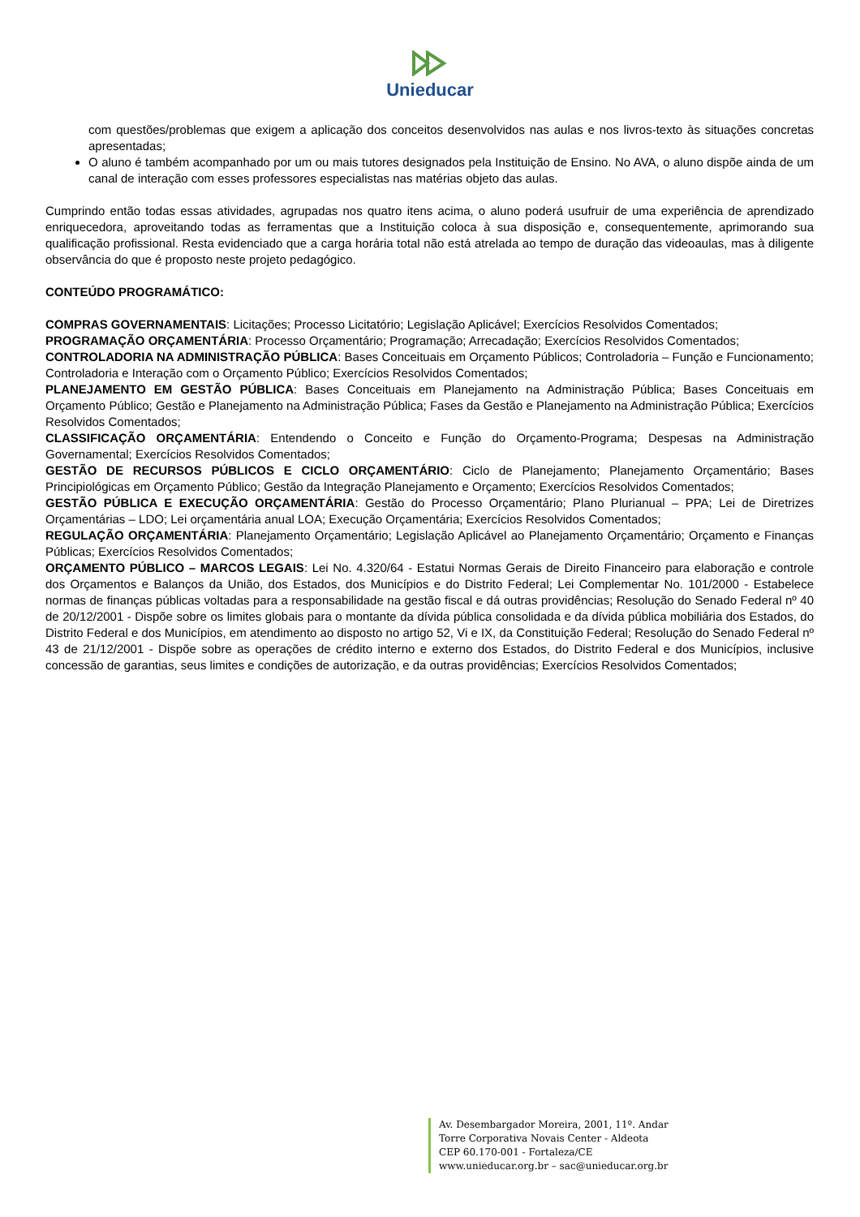Unieducar
com questões/problemas que exigem a aplicação dos conceitos desenvolvidos nas aulas e nos livros-texto às situações concretas apresentadas;
O aluno é também acompanhado por um ou mais tutores designados pela Instituição de Ensino. No AVA, o aluno dispõe ainda de um canal de interação com esses professores especialistas nas matérias objeto das aulas.
Cumprindo então todas essas atividades, agrupadas nos quatro itens acima, o aluno poderá usufruir de uma experiência de aprendizado enriquecedora, aproveitando todas as ferramentas que a Instituição coloca à sua disposição e, consequentemente, aprimorando sua qualificação profissional. Resta evidenciado que a carga horária total não está atrelada ao tempo de duração das videoaulas, mas à diligente observância do que é proposto neste projeto pedagógico.
CONTEÚDO PROGRAMÁTICO:
COMPRAS GOVERNAMENTAIS: Licitações; Processo Licitatório; Legislação Aplicável; Exercícios Resolvidos Comentados;
PROGRAMAÇÃO ORÇAMENTÁRIA: Processo Orçamentário; Programação; Arrecadação; Exercícios Resolvidos Comentados;
CONTROLADORIA NA ADMINISTRAÇÃO PÚBLICA: Bases Conceituais em Orçamento Públicos; Controladoria – Função e Funcionamento; Controladoria e Interação com o Orçamento Público; Exercícios Resolvidos Comentados;
PLANEJAMENTO EM GESTÃO PÚBLICA: Bases Conceituais em Planejamento na Administração Pública; Bases Conceituais em Orçamento Público; Gestão e Planejamento na Administração Pública; Fases da Gestão e Planejamento na Administração Pública; Exercícios Resolvidos Comentados;
CLASSIFICAÇÃO ORÇAMENTÁRIA: Entendendo o Conceito e Função do Orçamento-Programa; Despesas na Administração Governamental; Exercícios Resolvidos Comentados;
GESTÃO DE RECURSOS PÚBLICOS E CICLO ORÇAMENTÁRIO: Ciclo de Planejamento; Planejamento Orçamentário; Bases Principiológicas em Orçamento Público; Gestão da Integração Planejamento e Orçamento; Exercícios Resolvidos Comentados;
GESTÃO PÚBLICA E EXECUÇÃO ORÇAMENTÁRIA: Gestão do Processo Orçamentário; Plano Plurianual – PPA; Lei de Diretrizes Orçamentárias – LDO; Lei orçamentária anual LOA; Execução Orçamentária; Exercícios Resolvidos Comentados;
REGULAÇÃO ORÇAMENTÁRIA: Planejamento Orçamentário; Legislação Aplicável ao Planejamento Orçamentário; Orçamento e Finanças Públicas; Exercícios Resolvidos Comentados;
ORÇAMENTO PÚBLICO – MARCOS LEGAIS: Lei No. 4.320/64 - Estatui Normas Gerais de Direito Financeiro para elaboração e controle dos Orçamentos e Balanços da União, dos Estados, dos Municípios e do Distrito Federal; Lei Complementar No. 101/2000 - Estabelece normas de finanças públicas voltadas para a responsabilidade na gestão fiscal e dá outras providências; Resolução do Senado Federal nº 40 de 20/12/2001 - Dispõe sobre os limites globais para o montante da dívida pública consolidada e da dívida pública mobiliária dos Estados, do Distrito Federal e dos Municípios, em atendimento ao disposto no artigo 52, Vi e IX, da Constituição Federal; Resolução do Senado Federal nº 43 de 21/12/2001 - Dispõe sobre as operações de crédito interno e externo dos Estados, do Distrito Federal e dos Municípios, inclusive concessão de garantias, seus limites e condições de autorização, e da outras providências; Exercícios Resolvidos Comentados;
Av. Desembargador Moreira, 2001, 11º. Andar
Torre Corporativa Novais Center - Aldeota
CEP 60.170-001 - Fortaleza/CE
www.unieducar.org.br – sac@unieducar.org.br